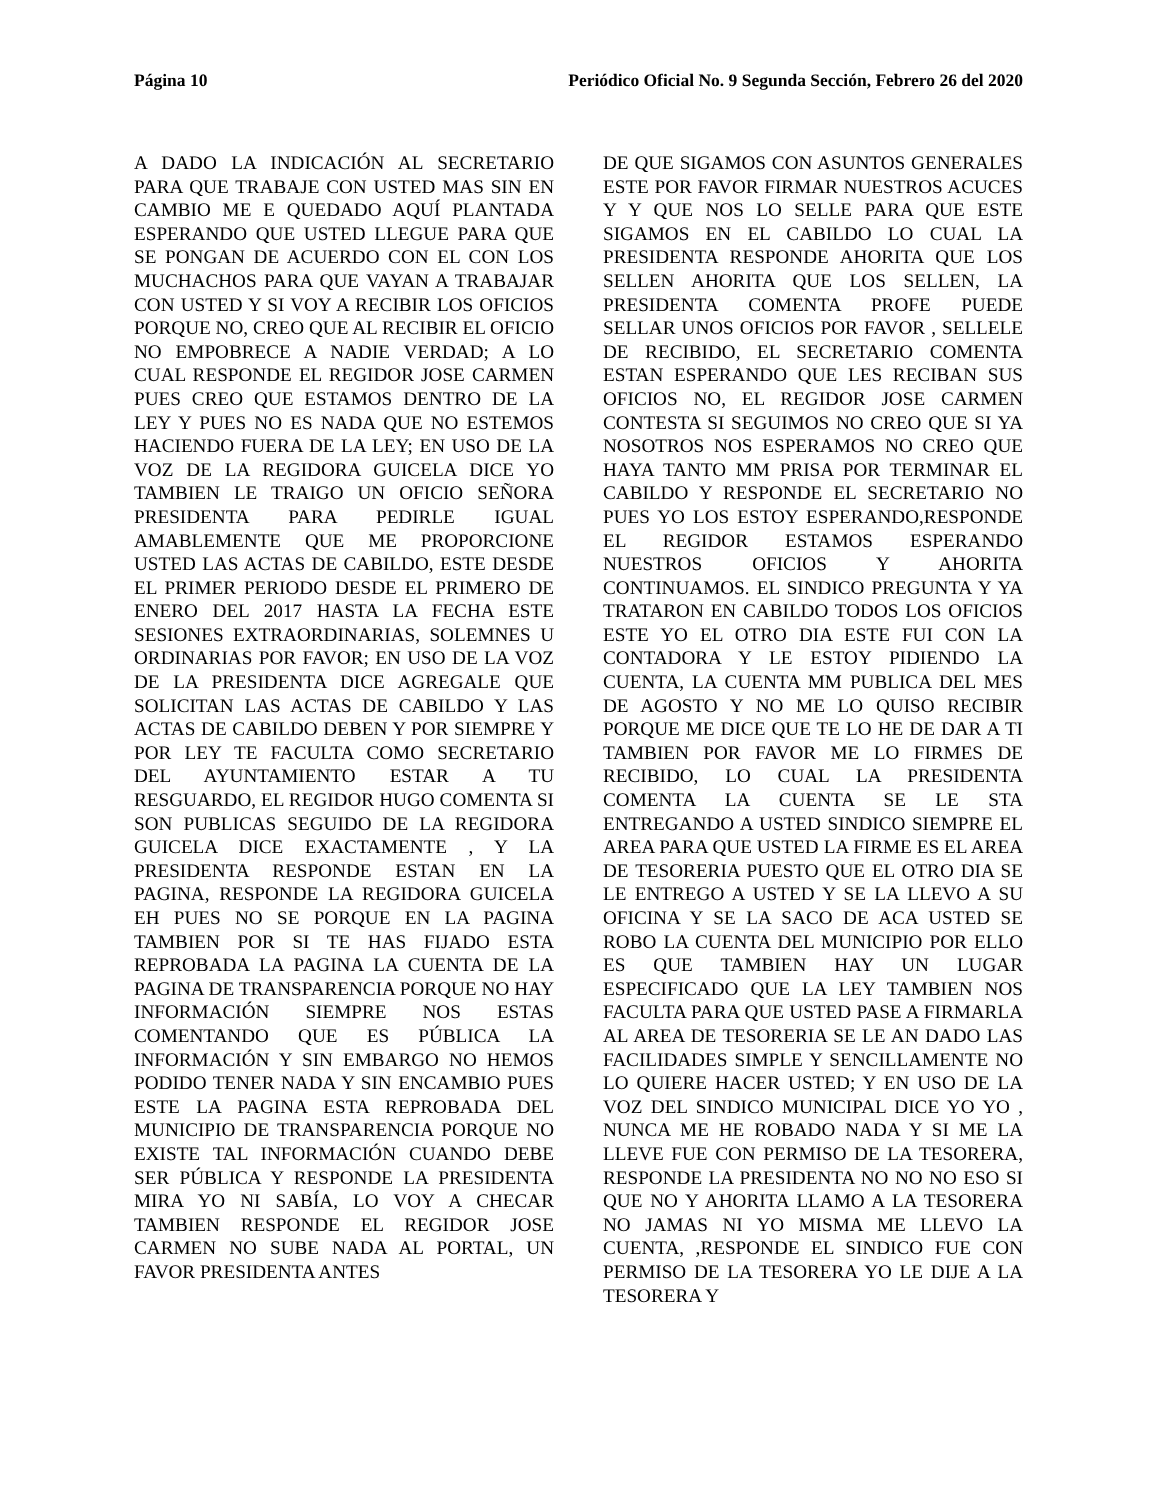Página 10 Periódico Oficial No. 9 Segunda Sección, Febrero 26 del 2020
A DADO LA INDICACIÓN AL SECRETARIO PARA QUE TRABAJE CON USTED MAS SIN EN CAMBIO ME E QUEDADO AQUÍ PLANTADA ESPERANDO QUE USTED LLEGUE PARA QUE SE PONGAN DE ACUERDO CON EL CON LOS MUCHACHOS PARA QUE VAYAN A TRABAJAR CON USTED Y SI VOY A RECIBIR LOS OFICIOS PORQUE NO, CREO QUE AL RECIBIR EL OFICIO NO EMPOBRECE A NADIE VERDAD; A LO CUAL RESPONDE EL REGIDOR JOSE CARMEN PUES CREO QUE ESTAMOS DENTRO DE LA LEY Y PUES NO ES NADA QUE NO ESTEMOS HACIENDO FUERA DE LA LEY; EN USO DE LA VOZ DE LA REGIDORA GUICELA DICE YO TAMBIEN LE TRAIGO UN OFICIO SEÑORA PRESIDENTA PARA PEDIRLE IGUAL AMABLEMENTE QUE ME PROPORCIONE USTED LAS ACTAS DE CABILDO, ESTE DESDE EL PRIMER PERIODO DESDE EL PRIMERO DE ENERO DEL 2017 HASTA LA FECHA ESTE SESIONES EXTRAORDINARIAS, SOLEMNES U ORDINARIAS POR FAVOR; EN USO DE LA VOZ DE LA PRESIDENTA DICE AGREGALE QUE SOLICITAN LAS ACTAS DE CABILDO Y LAS ACTAS DE CABILDO DEBEN Y POR SIEMPRE Y POR LEY TE FACULTA COMO SECRETARIO DEL AYUNTAMIENTO ESTAR A TU RESGUARDO, EL REGIDOR HUGO COMENTA SI SON PUBLICAS SEGUIDO DE LA REGIDORA GUICELA DICE EXACTAMENTE , Y LA PRESIDENTA RESPONDE ESTAN EN LA PAGINA, RESPONDE LA REGIDORA GUICELA EH PUES NO SE PORQUE EN LA PAGINA TAMBIEN POR SI TE HAS FIJADO ESTA REPROBADA LA PAGINA LA CUENTA DE LA PAGINA DE TRANSPARENCIA PORQUE NO HAY INFORMACIÓN SIEMPRE NOS ESTAS COMENTANDO QUE ES PÚBLICA LA INFORMACIÓN Y SIN EMBARGO NO HEMOS PODIDO TENER NADA Y SIN ENCAMBIO PUES ESTE LA PAGINA ESTA REPROBADA DEL MUNICIPIO DE TRANSPARENCIA PORQUE NO EXISTE TAL INFORMACIÓN CUANDO DEBE SER PÚBLICA Y RESPONDE LA PRESIDENTA MIRA YO NI SABÍA, LO VOY A CHECAR TAMBIEN RESPONDE EL REGIDOR JOSE CARMEN NO SUBE NADA AL PORTAL, UN FAVOR PRESIDENTA ANTES
DE QUE SIGAMOS CON ASUNTOS GENERALES ESTE POR FAVOR FIRMAR NUESTROS ACUCES Y Y QUE NOS LO SELLE PARA QUE ESTE SIGAMOS EN EL CABILDO LO CUAL LA PRESIDENTA RESPONDE AHORITA QUE LOS SELLEN AHORITA QUE LOS SELLEN, LA PRESIDENTA COMENTA PROFE PUEDE SELLAR UNOS OFICIOS POR FAVOR , SELLELE DE RECIBIDO, EL SECRETARIO COMENTA ESTAN ESPERANDO QUE LES RECIBAN SUS OFICIOS NO, EL REGIDOR JOSE CARMEN CONTESTA SI SEGUIMOS NO CREO QUE SI YA NOSOTROS NOS ESPERAMOS NO CREO QUE HAYA TANTO MM PRISA POR TERMINAR EL CABILDO Y RESPONDE EL SECRETARIO NO PUES YO LOS ESTOY ESPERANDO,RESPONDE EL REGIDOR ESTAMOS ESPERANDO NUESTROS OFICIOS Y AHORITA CONTINUAMOS. EL SINDICO PREGUNTA Y YA TRATARON EN CABILDO TODOS LOS OFICIOS ESTE YO EL OTRO DIA ESTE FUI CON LA CONTADORA Y LE ESTOY PIDIENDO LA CUENTA, LA CUENTA MM PUBLICA DEL MES DE AGOSTO Y NO ME LO QUISO RECIBIR PORQUE ME DICE QUE TE LO HE DE DAR A TI TAMBIEN POR FAVOR ME LO FIRMES DE RECIBIDO, LO CUAL LA PRESIDENTA COMENTA LA CUENTA SE LE STA ENTREGANDO A USTED SINDICO SIEMPRE EL AREA PARA QUE USTED LA FIRME ES EL AREA DE TESORERIA PUESTO QUE EL OTRO DIA SE LE ENTREGO A USTED Y SE LA LLEVO A SU OFICINA Y SE LA SACO DE ACA USTED SE ROBO LA CUENTA DEL MUNICIPIO POR ELLO ES QUE TAMBIEN HAY UN LUGAR ESPECIFICADO QUE LA LEY TAMBIEN NOS FACULTA PARA QUE USTED PASE A FIRMARLA AL AREA DE TESORERIA SE LE AN DADO LAS FACILIDADES SIMPLE Y SENCILLAMENTE NO LO QUIERE HACER USTED; Y EN USO DE LA VOZ DEL SINDICO MUNICIPAL DICE YO YO , NUNCA ME HE ROBADO NADA Y SI ME LA LLEVE FUE CON PERMISO DE LA TESORERA, RESPONDE LA PRESIDENTA NO NO NO ESO SI QUE NO Y AHORITA LLAMO A LA TESORERA NO JAMAS NI YO MISMA ME LLEVO LA CUENTA, ,RESPONDE EL SINDICO FUE CON PERMISO DE LA TESORERA YO LE DIJE A LA TESORERA Y